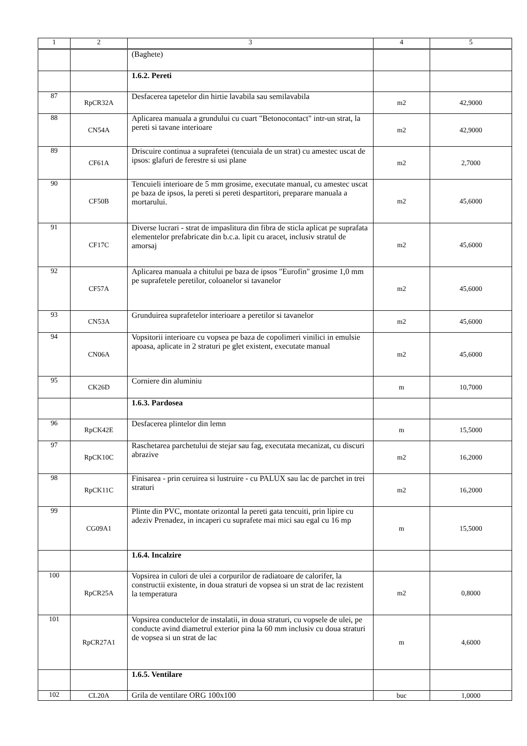| 1 | 2 | 3 | 4 | 5 |
| --- | --- | --- | --- | --- |
| | | (Baghete) | | |
| | | 1.6.2. Pereti | | |
| 87 | RpCR32A | Desfacerea tapetelor din hirtie lavabila sau semilavabila | m2 | 42,9000 |
| 88 | CN54A | Aplicarea manuala a grundului cu cuart "Betonocontact" intr-un strat, la pereti si tavane interioare | m2 | 42,9000 |
| 89 | CF61A | Driscuire continua a suprafetei (tencuiala de un strat) cu amestec uscat de ipsos: glafuri de ferestre si usi plane | m2 | 2,7000 |
| 90 | CF50B | Tencuieli interioare de 5 mm grosime, executate manual, cu amestec uscat pe baza de ipsos, la pereti si pereti despartitori, preparare manuala a mortarului. | m2 | 45,6000 |
| 91 | CF17C | Diverse lucrari - strat de impaslitura din fibra de sticla aplicat pe suprafata elementelor prefabricate din b.c.a. lipit cu aracet, inclusiv stratul de amorsaj | m2 | 45,6000 |
| 92 | CF57A | Aplicarea manuala a chitului pe baza de ipsos "Eurofin" grosime 1,0 mm pe suprafetele peretilor, coloanelor si tavanelor | m2 | 45,6000 |
| 93 | CN53A | Grunduirea suprafetelor interioare a peretilor si tavanelor | m2 | 45,6000 |
| 94 | CN06A | Vopsitorii interioare cu vopsea pe baza de copolimeri vinilici in emulsie apoasa, aplicate in 2 straturi pe glet existent, executate manual | m2 | 45,6000 |
| 95 | CK26D | Corniere din aluminiu | m | 10,7000 |
| | | 1.6.3. Pardosea | | |
| 96 | RpCK42E | Desfacerea plintelor din lemn | m | 15,5000 |
| 97 | RpCK10C | Raschetarea parchetului de stejar sau fag, executata mecanizat, cu discuri abrazive | m2 | 16,2000 |
| 98 | RpCK11C | Finisarea - prin ceruirea si lustruire - cu PALUX sau lac de parchet in trei straturi | m2 | 16,2000 |
| 99 | CG09A1 | Plinte din PVC, montate orizontal la pereti gata tencuiti, prin lipire cu adeziv Prenadez, in incaperi cu suprafete mai mici sau egal cu 16 mp | m | 15,5000 |
| | | 1.6.4. Incalzire | | |
| 100 | RpCR25A | Vopsirea in culori de ulei a corpurilor de radiatoare de calorifer, la constructii existente, in doua straturi de vopsea si un strat de lac rezistent la temperatura | m2 | 0,8000 |
| 101 | RpCR27A1 | Vopsirea conductelor de instalatii, in doua straturi, cu vopsele de ulei, pe conducte avind diametrul exterior pina la 60 mm inclusiv cu doua straturi de vopsea si un strat de lac | m | 4,6000 |
| | | 1.6.5. Ventilare | | |
| 102 | CL20A | Grila de ventilare ORG 100x100 | buc | 1,0000 |